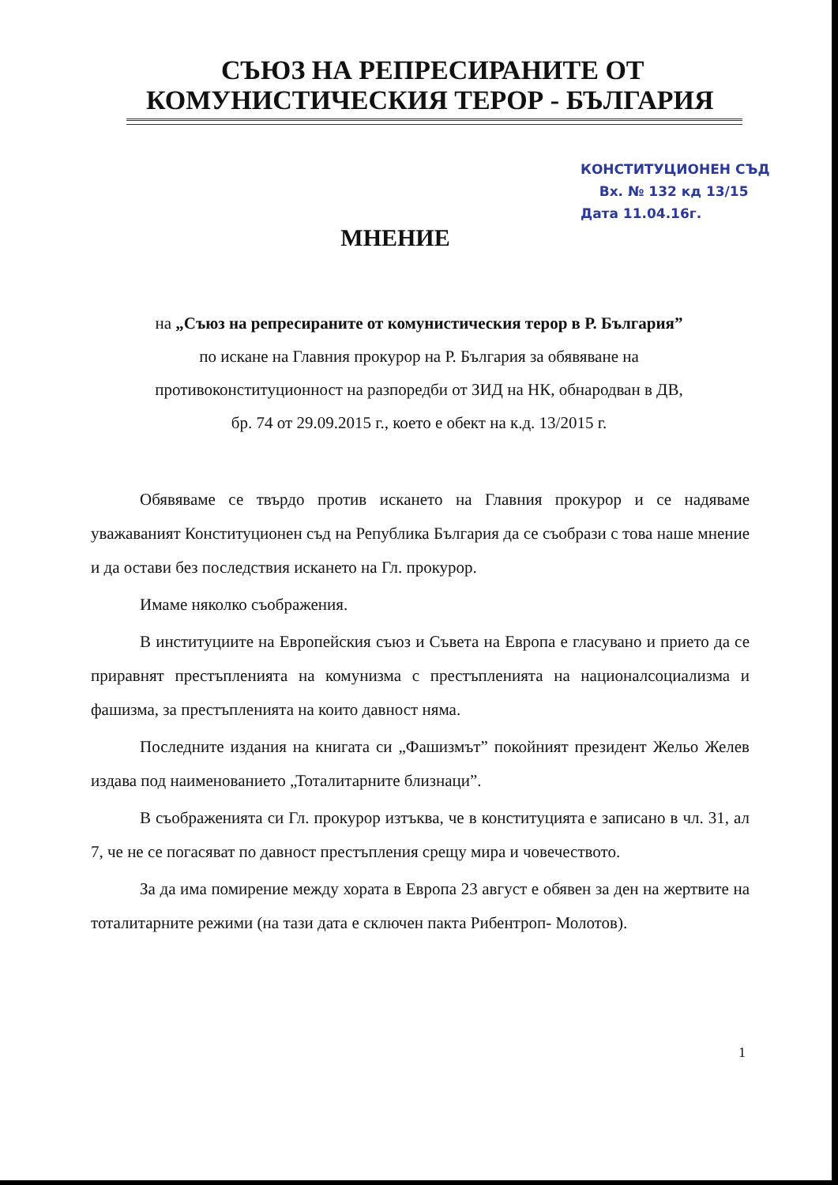СЪЮЗ НА РЕПРЕСИРАНИТЕ ОТ
КОМУНИСТИЧЕСКИЯ ТЕРОР - БЪЛГАРИЯ
КОНСТИТУЦИОНЕН СЪД
Вх. № 132 кд 13/15
Дата 11.04.16г.
МНЕНИЕ
на „Съюз на репресираните от комунистическия терор в Р. България”
по искане на Главния прокурор на Р. България за обявяване на
противоконституционност на разпоредби от ЗИД на НК, обнародван в ДВ,
бр. 74 от 29.09.2015 г., което е обект на к.д. 13/2015 г.
Обявяваме се твърдо против искането на Главния прокурор и се надяваме уважаваният Конституционен съд на Република България да се съобрази с това наше мнение и да остави без последствия искането на Гл. прокурор.
Имаме няколко съображения.
В институциите на Европейския съюз и Съвета на Европа е гласувано и прието да се приравнят престъпленията на комунизма с престъпленията на националсоциализма и фашизма, за престъпленията на които давност няма.
Последните издания на книгата си „Фашизмът” покойният президент Жельо Желев издава под наименованието „Тоталитарните близнаци”.
В съображенията си Гл. прокурор изтъква, че в конституцията е записано в чл. 31, ал 7, че не се погасяват по давност престъпления срещу мира и човечеството.
За да има помирение между хората в Европа 23 август е обявен за ден на жертвите на тоталитарните режими (на тази дата е сключен пакта Рибентроп- Молотов).
1